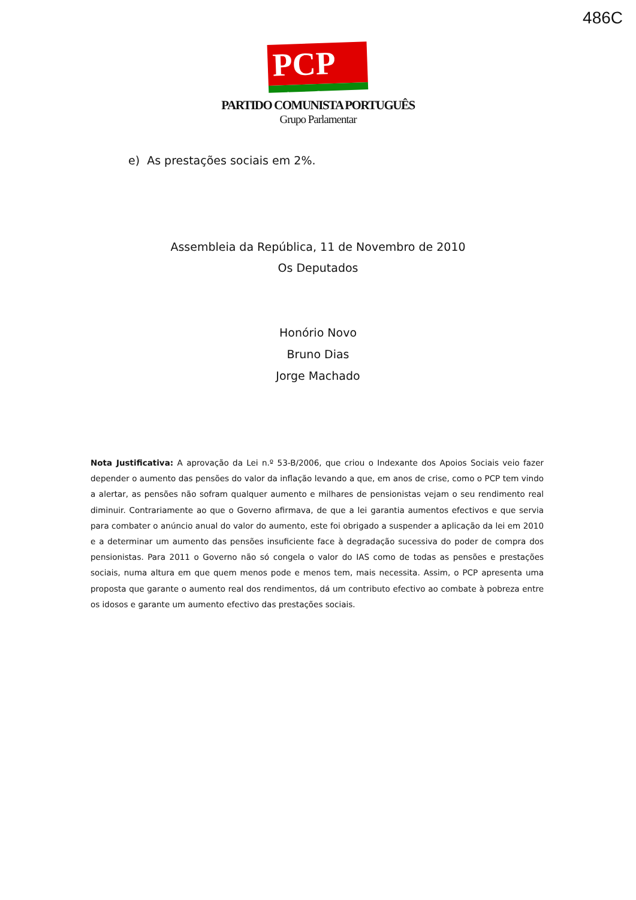486C
PCP ☆☭
PARTIDO COMUNISTA PORTUGUÊS
Grupo Parlamentar
e) As prestações sociais em 2%.
Assembleia da República, 11 de Novembro de 2010
Os Deputados
Honório Novo
Bruno Dias
Jorge Machado
Nota Justificativa: A aprovação da Lei n.º 53-B/2006, que criou o Indexante dos Apoios Sociais veio fazer depender o aumento das pensões do valor da inflação levando a que, em anos de crise, como o PCP tem vindo a alertar, as pensões não sofram qualquer aumento e milhares de pensionistas vejam o seu rendimento real diminuir. Contrariamente ao que o Governo afirmava, de que a lei garantia aumentos efectivos e que servia para combater o anúncio anual do valor do aumento, este foi obrigado a suspender a aplicação da lei em 2010 e a determinar um aumento das pensões insuficiente face à degradação sucessiva do poder de compra dos pensionistas. Para 2011 o Governo não só congela o valor do IAS como de todas as pensões e prestações sociais, numa altura em que quem menos pode e menos tem, mais necessita. Assim, o PCP apresenta uma proposta que garante o aumento real dos rendimentos, dá um contributo efectivo ao combate à pobreza entre os idosos e garante um aumento efectivo das prestações sociais.